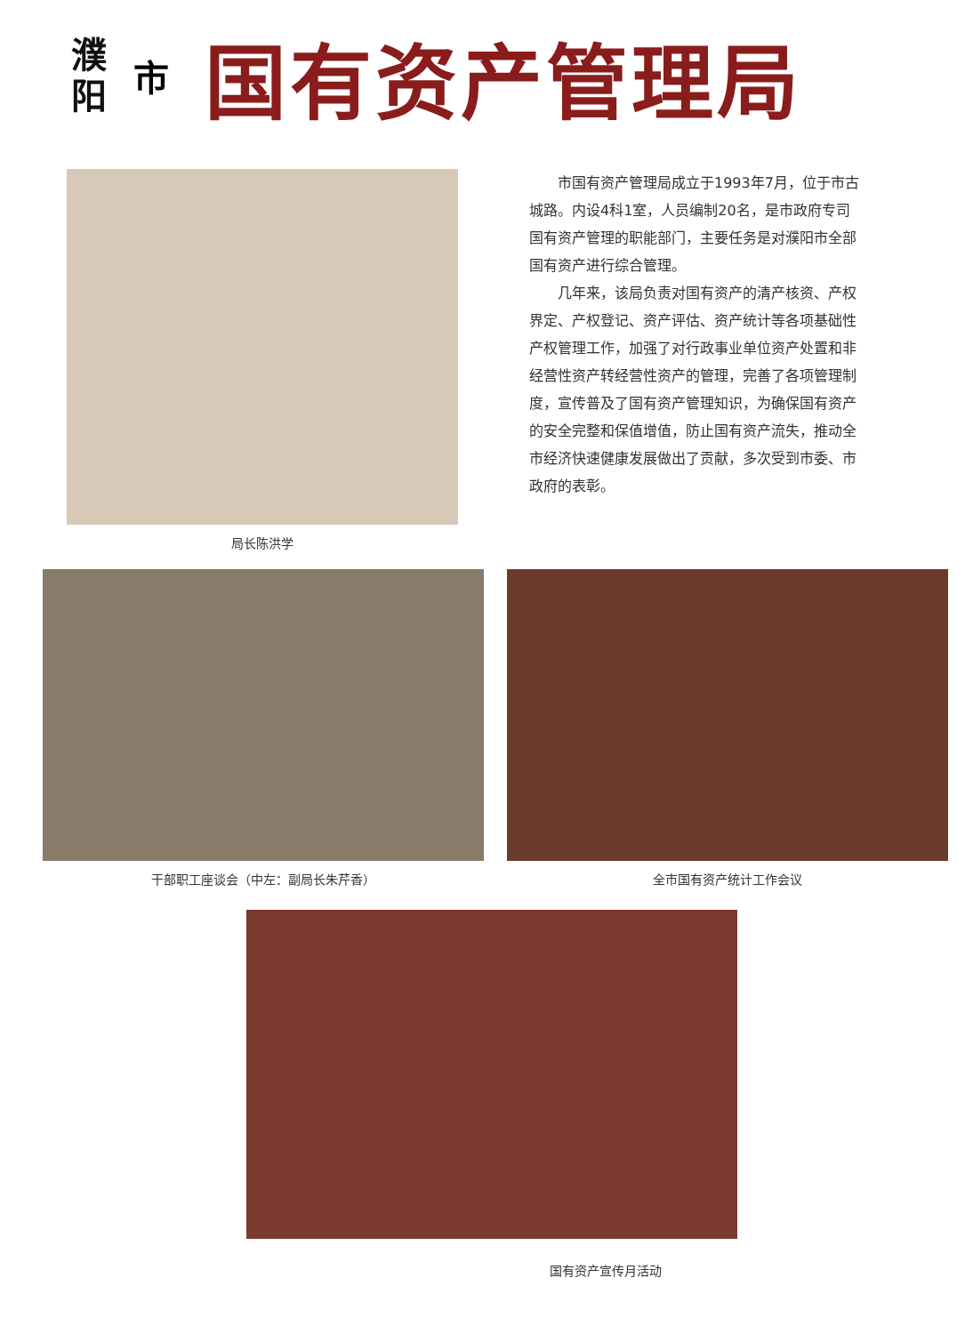濮
阳
市
国有资产管理局
局长陈洪学
市国有资产管理局成立于1993年7月，位于市古城路。内设4科1室，人员编制20名，是市政府专司国有资产管理的职能部门，主要任务是对濮阳市全部国有资产进行综合管理。
几年来，该局负责对国有资产的清产核资、产权界定、产权登记、资产评估、资产统计等各项基础性产权管理工作，加强了对行政事业单位资产处置和非经营性资产转经营性资产的管理，完善了各项管理制度，宣传普及了国有资产管理知识，为确保国有资产的安全完整和保值增值，防止国有资产流失，推动全市经济快速健康发展做出了贡献，多次受到市委、市政府的表彰。
干部职工座谈会（中左：副局长朱芹香） 全市国有资产统计工作会议
国有资产宣传月活动